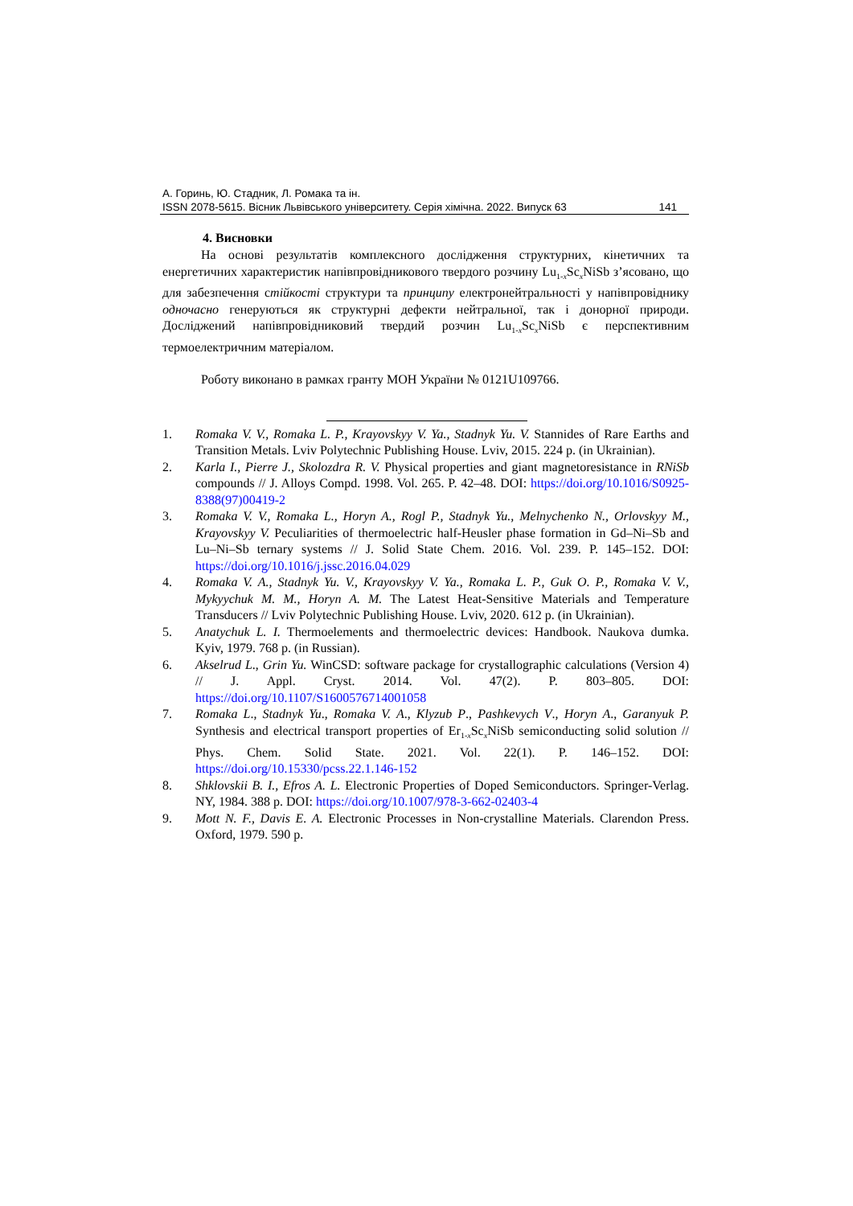А. Горинь, Ю. Стадник, Л. Ромака та ін.
ISSN 2078-5615. Вісник Львівського університету. Серія хімічна. 2022. Випуск 63 141
4. Висновки
На основі результатів комплексного дослідження структурних, кінетичних та енергетичних характеристик напівпровідникового твердого розчину Lu<sub>1-x</sub>Sc<sub>x</sub>NiSb з’ясовано, що для забезпечення стійкості структури та принципу електронейтральності у напівпровіднику одночасно генеруються як структурні дефекти нейтральної, так і донорної природи. Досліджений напівпровідниковий твердий розчин Lu<sub>1-x</sub>Sc<sub>x</sub>NiSb є перспективним термоелектричним матеріалом.
Роботу виконано в рамках гранту МОН України № 0121U109766.
1. Romaka V. V., Romaka L. P., Krayovskyy V. Ya., Stadnyk Yu. V. Stannides of Rare Earths and Transition Metals. Lviv Polytechnic Publishing House. Lviv, 2015. 224 p. (in Ukrainian).
2. Karla I., Pierre J., Skolozdra R. V. Physical properties and giant magnetoresistance in RNiSb compounds // J. Alloys Compd. 1998. Vol. 265. P. 42–48. DOI: https://doi.org/10.1016/S0925-8388(97)00419-2
3. Romaka V. V., Romaka L., Horyn A., Rogl P., Stadnyk Yu., Melnychenko N., Orlovskyy M., Krayovskyy V. Peculiarities of thermoelectric half-Heusler phase formation in Gd–Ni–Sb and Lu–Ni–Sb ternary systems // J. Solid State Chem. 2016. Vol. 239. P. 145–152. DOI: https://doi.org/10.1016/j.jssc.2016.04.029
4. Romaka V. A., Stadnyk Yu. V., Krayovskyy V. Ya., Romaka L. P., Guk O. P., Romaka V. V., Mykyychuk M. M., Horyn A. M. The Latest Heat-Sensitive Materials and Temperature Transducers // Lviv Polytechnic Publishing House. Lviv, 2020. 612 p. (in Ukrainian).
5. Anatychuk L. I. Thermoelements and thermoelectric devices: Handbook. Naukova dumka. Kyiv, 1979. 768 p. (in Russian).
6. Akselrud L., Grin Yu. WinCSD: software package for crystallographic calculations (Version 4) // J. Appl. Cryst. 2014. Vol. 47(2). P. 803–805. DOI: https://doi.org/10.1107/S1600576714001058
7. Romaka L., Stadnyk Yu., Romaka V. A., Klyzub P., Pashkevych V., Horyn A., Garanyuk P. Synthesis and electrical transport properties of Er<sub>1-x</sub>Sc<sub>x</sub>NiSb semiconducting solid solution // Phys. Chem. Solid State. 2021. Vol. 22(1). P. 146–152. DOI: https://doi.org/10.15330/pcss.22.1.146-152
8. Shklovskii B. I., Efros A. L. Electronic Properties of Doped Semiconductors. Springer-Verlag. NY, 1984. 388 p. DOI: https://doi.org/10.1007/978-3-662-02403-4
9. Mott N. F., Davis E. A. Electronic Processes in Non-crystalline Materials. Clarendon Press. Oxford, 1979. 590 p.